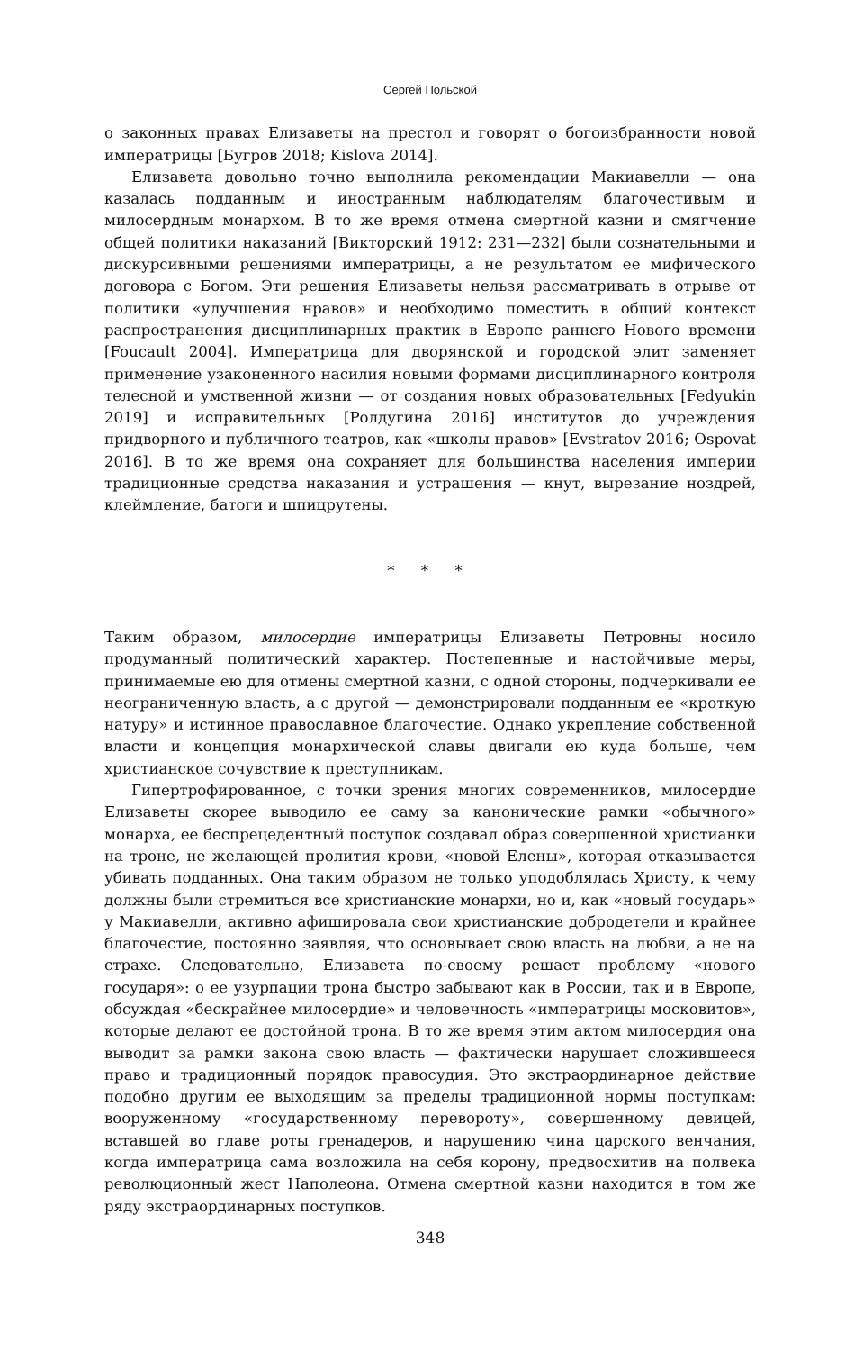Сергей Польской
о законных правах Елизаветы на престол и говорят о богоизбранности новой императрицы [Бугров 2018; Kislova 2014].
Елизавета довольно точно выполнила рекомендации Макиавелли — она казалась подданным и иностранным наблюдателям благочестивым и милосердным монархом. В то же время отмена смертной казни и смягчение общей политики наказаний [Викторский 1912: 231—232] были сознательными и дискурсивными решениями императрицы, а не результатом ее мифического договора с Богом. Эти решения Елизаветы нельзя рассматривать в отрыве от политики «улучшения нравов» и необходимо поместить в общий контекст распространения дисциплинарных практик в Европе раннего Нового времени [Foucault 2004]. Императрица для дворянской и городской элит заменяет применение узаконенного насилия новыми формами дисциплинарного контроля телесной и умственной жизни — от создания новых образовательных [Fedyukin 2019] и исправительных [Ролдугина 2016] институтов до учреждения придворного и публичного театров, как «школы нравов» [Evstratov 2016; Ospovat 2016]. В то же время она сохраняет для большинства населения империи традиционные средства наказания и устрашения — кнут, вырезание ноздрей, клеймление, батоги и шпицрутены.
* * *
Таким образом, милосердие императрицы Елизаветы Петровны носило продуманный политический характер. Постепенные и настойчивые меры, принимаемые ею для отмены смертной казни, с одной стороны, подчеркивали ее неограниченную власть, а с другой — демонстрировали подданным ее «кроткую натуру» и истинное православное благочестие. Однако укрепление собственной власти и концепция монархической славы двигали ею куда больше, чем христианское сочувствие к преступникам.
Гипертрофированное, с точки зрения многих современников, милосердие Елизаветы скорее выводило ее саму за канонические рамки «обычного» монарха, ее беспрецедентный поступок создавал образ совершенной христианки на троне, не желающей пролития крови, «новой Елены», которая отказывается убивать подданных. Она таким образом не только уподоблялась Христу, к чему должны были стремиться все христианские монархи, но и, как «новый государь» у Макиавелли, активно афишировала свои христианские добродетели и крайнее благочестие, постоянно заявляя, что основывает свою власть на любви, а не на страхе. Следовательно, Елизавета по-своему решает проблему «нового государя»: о ее узурпации трона быстро забывают как в России, так и в Европе, обсуждая «бескрайнее милосердие» и человечность «императрицы московитов», которые делают ее достойной трона. В то же время этим актом милосердия она выводит за рамки закона свою власть — фактически нарушает сложившееся право и традиционный порядок правосудия. Это экстраординарное действие подобно другим ее выходящим за пределы традиционной нормы поступкам: вооруженному «государственному перевороту», совершенному девицей, вставшей во главе роты гренадеров, и нарушению чина царского венчания, когда императрица сама возложила на себя корону, предвосхитив на полвека революционный жест Наполеона. Отмена смертной казни находится в том же ряду экстраординарных поступков.
348